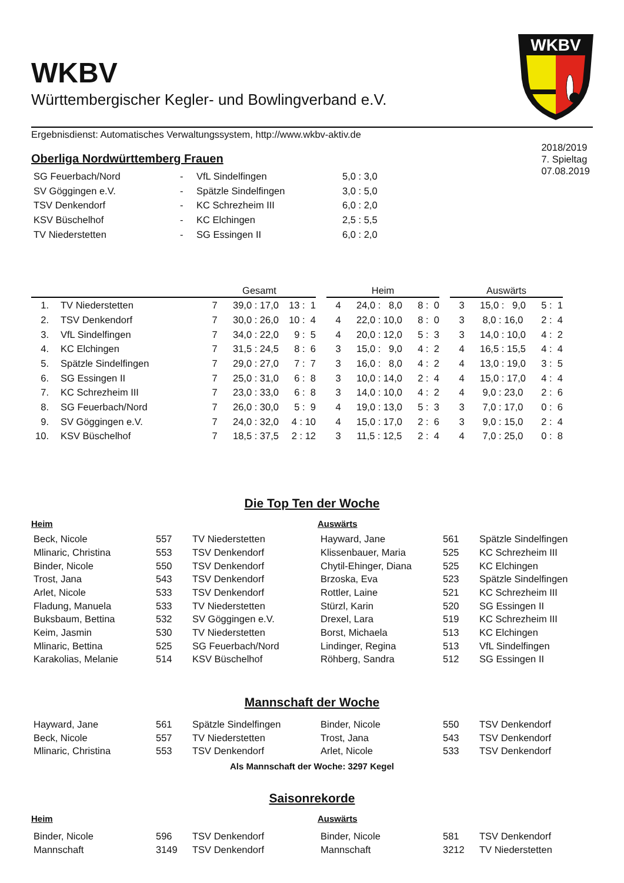WKBV
Württembergischer Kegler- und Bowlingverband e.V.
WKBV
Ergebnisdienst: Automatisches Verwaltungssystem, http://www.wkbv-aktiv.de
2018/2019
7. Spieltag
07.08.2019
Oberliga Nordwürttemberg Frauen
| SG Feuerbach/Nord | - | VfL Sindelfingen | 5,0 : 3,0 |
| SV Göggingen e.V. | - | Spätzle Sindelfingen | 3,0 : 5,0 |
| TSV Denkendorf | - | KC Schrezheim III | 6,0 : 2,0 |
| KSV Büschelhof | - | KC Elchingen | 2,5 : 5,5 |
| TV Niederstetten | - | SG Essingen II | 6,0 : 2,0 |
| | | Gesamt | | | | Heim | | | | Auswärts | | |
| --- | --- | --- | --- | --- | --- | --- | --- | --- | --- | --- | --- | --- |
| 1. | TV Niederstetten | 7 | 39,0 : 17,0 | 13 : 1 | | 4 | 24,0 : 8,0 | 8 : 0 | | 3 | 15,0 : 9,0 | 5 : 1 |
| 2. | TSV Denkendorf | 7 | 30,0 : 26,0 | 10 : 4 | | 4 | 22,0 : 10,0 | 8 : 0 | | 3 | 8,0 : 16,0 | 2 : 4 |
| 3. | VfL Sindelfingen | 7 | 34,0 : 22,0 | 9 : 5 | | 4 | 20,0 : 12,0 | 5 : 3 | | 3 | 14,0 : 10,0 | 4 : 2 |
| 4. | KC Elchingen | 7 | 31,5 : 24,5 | 8 : 6 | | 3 | 15,0 : 9,0 | 4 : 2 | | 4 | 16,5 : 15,5 | 4 : 4 |
| 5. | Spätzle Sindelfingen | 7 | 29,0 : 27,0 | 7 : 7 | | 3 | 16,0 : 8,0 | 4 : 2 | | 4 | 13,0 : 19,0 | 3 : 5 |
| 6. | SG Essingen II | 7 | 25,0 : 31,0 | 6 : 8 | | 3 | 10,0 : 14,0 | 2 : 4 | | 4 | 15,0 : 17,0 | 4 : 4 |
| 7. | KC Schrezheim III | 7 | 23,0 : 33,0 | 6 : 8 | | 3 | 14,0 : 10,0 | 4 : 2 | | 4 | 9,0 : 23,0 | 2 : 6 |
| 8. | SG Feuerbach/Nord | 7 | 26,0 : 30,0 | 5 : 9 | | 4 | 19,0 : 13,0 | 5 : 3 | | 3 | 7,0 : 17,0 | 0 : 6 |
| 9. | SV Göggingen e.V. | 7 | 24,0 : 32,0 | 4 : 10 | | 4 | 15,0 : 17,0 | 2 : 6 | | 3 | 9,0 : 15,0 | 2 : 4 |
| 10. | KSV Büschelhof | 7 | 18,5 : 37,5 | 2 : 12 | | 3 | 11,5 : 12,5 | 2 : 4 | | 4 | 7,0 : 25,0 | 0 : 8 |
Die Top Ten der Woche
Heim Auswärts
| Beck, Nicole | 557 | TV Niederstetten | Hayward, Jane | 561 | Spätzle Sindelfingen |
| Mlinaric, Christina | 553 | TSV Denkendorf | Klissenbauer, Maria | 525 | KC Schrezheim III |
| Binder, Nicole | 550 | TSV Denkendorf | Chytil-Ehinger, Diana | 525 | KC Elchingen |
| Trost, Jana | 543 | TSV Denkendorf | Brzoska, Eva | 523 | Spätzle Sindelfingen |
| Arlet, Nicole | 533 | TSV Denkendorf | Rottler, Laine | 521 | KC Schrezheim III |
| Fladung, Manuela | 533 | TV Niederstetten | Stürzl, Karin | 520 | SG Essingen II |
| Buksbaum, Bettina | 532 | SV Göggingen e.V. | Drexel, Lara | 519 | KC Schrezheim III |
| Keim, Jasmin | 530 | TV Niederstetten | Borst, Michaela | 513 | KC Elchingen |
| Mlinaric, Bettina | 525 | SG Feuerbach/Nord | Lindinger, Regina | 513 | VfL Sindelfingen |
| Karakolias, Melanie | 514 | KSV Büschelhof | Röhberg, Sandra | 512 | SG Essingen II |
Mannschaft der Woche
| Hayward, Jane | 561 | Spätzle Sindelfingen | Binder, Nicole | 550 | TSV Denkendorf |
| Beck, Nicole | 557 | TV Niederstetten | Trost, Jana | 543 | TSV Denkendorf |
| Mlinaric, Christina | 553 | TSV Denkendorf | Arlet, Nicole | 533 | TSV Denkendorf |
Als Mannschaft der Woche: 3297 Kegel
Saisonrekorde
Heim Auswärts
| Binder, Nicole | 596 | TSV Denkendorf | Binder, Nicole | 581 | TSV Denkendorf |
| Mannschaft | 3149 | TSV Denkendorf | Mannschaft | 3212 | TV Niederstetten |